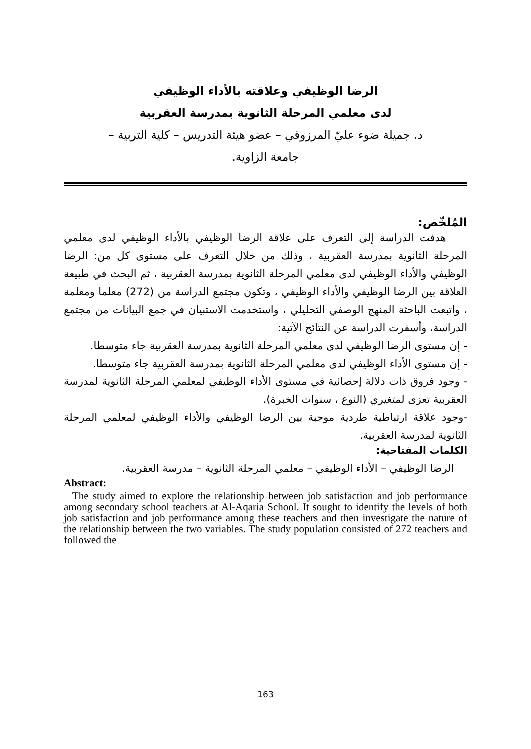الرضا الوظيفي وعلاقته بالأداء الوظيفي
لدى معلمي المرحلة الثانوية بمدرسة العقربية
د. جميلة ضوء عليّ المرزوقي – عضو هيئة التدريس – كلية التربية –
جامعة الزاوية.
المُلخّص:
هدفت الدراسة إلى التعرف على علاقة الرضا الوظيفي بالأداء الوظيفي لدى معلمي المرحلة الثانوية بمدرسة العقربية ، وذلك من خلال التعرف على مستوى كل من: الرضا الوظيفي والأداء الوظيفي لدى معلمي المرحلة الثانوية بمدرسة العقربية ، ثم البحث في طبيعة العلاقة بين الرضا الوظيفي والأداء الوظيفي ، وتكون مجتمع الدراسة من (272) معلما ومعلمة ، واتبعت الباحثة المنهج الوصفي التحليلي ، واستخدمت الاستبيان في جمع البيانات من مجتمع الدراسة، وأسفرت الدراسة عن النتائج الآتية:
- إن مستوى الرضا الوظيفي لدى معلمي المرحلة الثانوية بمدرسة العقربية جاء متوسطا.
- إن مستوى الأداء الوظيفي لدى معلمي المرحلة الثانوية بمدرسة العقربية جاء متوسطا.
- وجود فروق ذات دلالة إحصائية في مستوى الأداء الوظيفي لمعلمي المرحلة الثانوية لمدرسة العقربية تعزى لمتغيري (النوع ، سنوات الخبرة).
-وجود علاقة ارتباطية طردية موجبة بين الرضا الوظيفي والأداء الوظيفي لمعلمي المرحلة الثانوية لمدرسة العقربية.
الكلمات المفتاحية:
الرضا الوظيفي – الأداء الوظيفي – معلمي المرحلة الثانوية – مدرسة العقربية.
Abstract:
The study aimed to explore the relationship between job satisfaction and job performance among secondary school teachers at Al-Aqaria School. It sought to identify the levels of both job satisfaction and job performance among these teachers and then investigate the nature of the relationship between the two variables. The study population consisted of 272 teachers and followed the
163